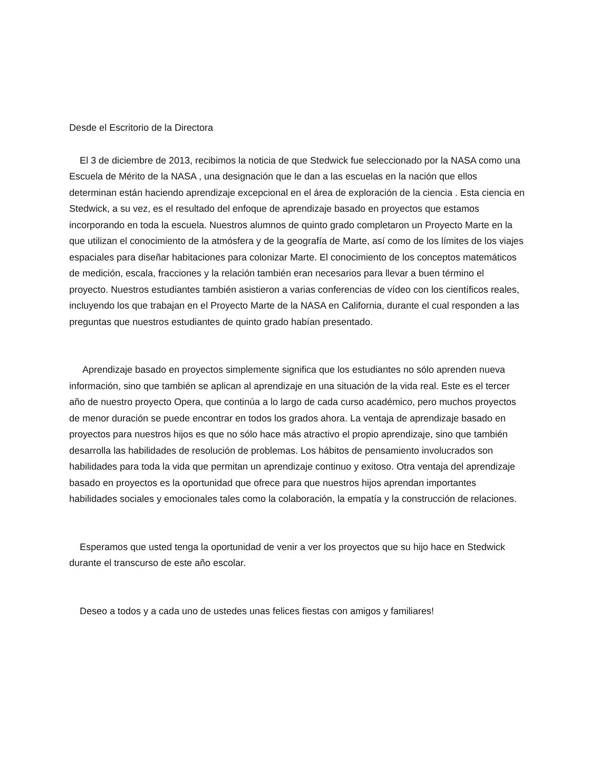Desde el Escritorio de la Directora
El 3 de diciembre de 2013, recibimos la noticia de que Stedwick fue seleccionado por la NASA como una Escuela de Mérito de la NASA , una designación que le dan a las escuelas en la nación que ellos determinan están haciendo aprendizaje excepcional en el área de exploración de la ciencia . Esta ciencia en Stedwick, a su vez, es el resultado del enfoque de aprendizaje basado en proyectos que estamos incorporando en toda la escuela. Nuestros alumnos de quinto grado completaron un Proyecto Marte en la que utilizan el conocimiento de la atmósfera y de la geografía de Marte, así como de los límites de los viajes espaciales para diseñar habitaciones para colonizar Marte. El conocimiento de los conceptos matemáticos de medición, escala, fracciones y la relación también eran necesarios para llevar a buen término el proyecto. Nuestros estudiantes también asistieron a varias conferencias de vídeo con los científicos reales, incluyendo los que trabajan en el Proyecto Marte de la NASA en California, durante el cual responden a las preguntas que nuestros estudiantes de quinto grado habían presentado.
Aprendizaje basado en proyectos simplemente significa que los estudiantes no sólo aprenden nueva información, sino que también se aplican al aprendizaje en una situación de la vida real. Este es el tercer año de nuestro proyecto Opera, que continúa a lo largo de cada curso académico, pero muchos proyectos de menor duración se puede encontrar en todos los grados ahora. La ventaja de aprendizaje basado en proyectos para nuestros hijos es que no sólo hace más atractivo el propio aprendizaje, sino que también desarrolla las habilidades de resolución de problemas. Los hábitos de pensamiento involucrados son habilidades para toda la vida que permitan un aprendizaje continuo y exitoso. Otra ventaja del aprendizaje basado en proyectos es la oportunidad que ofrece para que nuestros hijos aprendan importantes habilidades sociales y emocionales tales como la colaboración, la empatía y la construcción de relaciones.
Esperamos que usted tenga la oportunidad de venir a ver los proyectos que su hijo hace en Stedwick durante el transcurso de este año escolar.
Deseo a todos y a cada uno de ustedes unas felices fiestas con amigos y familiares!